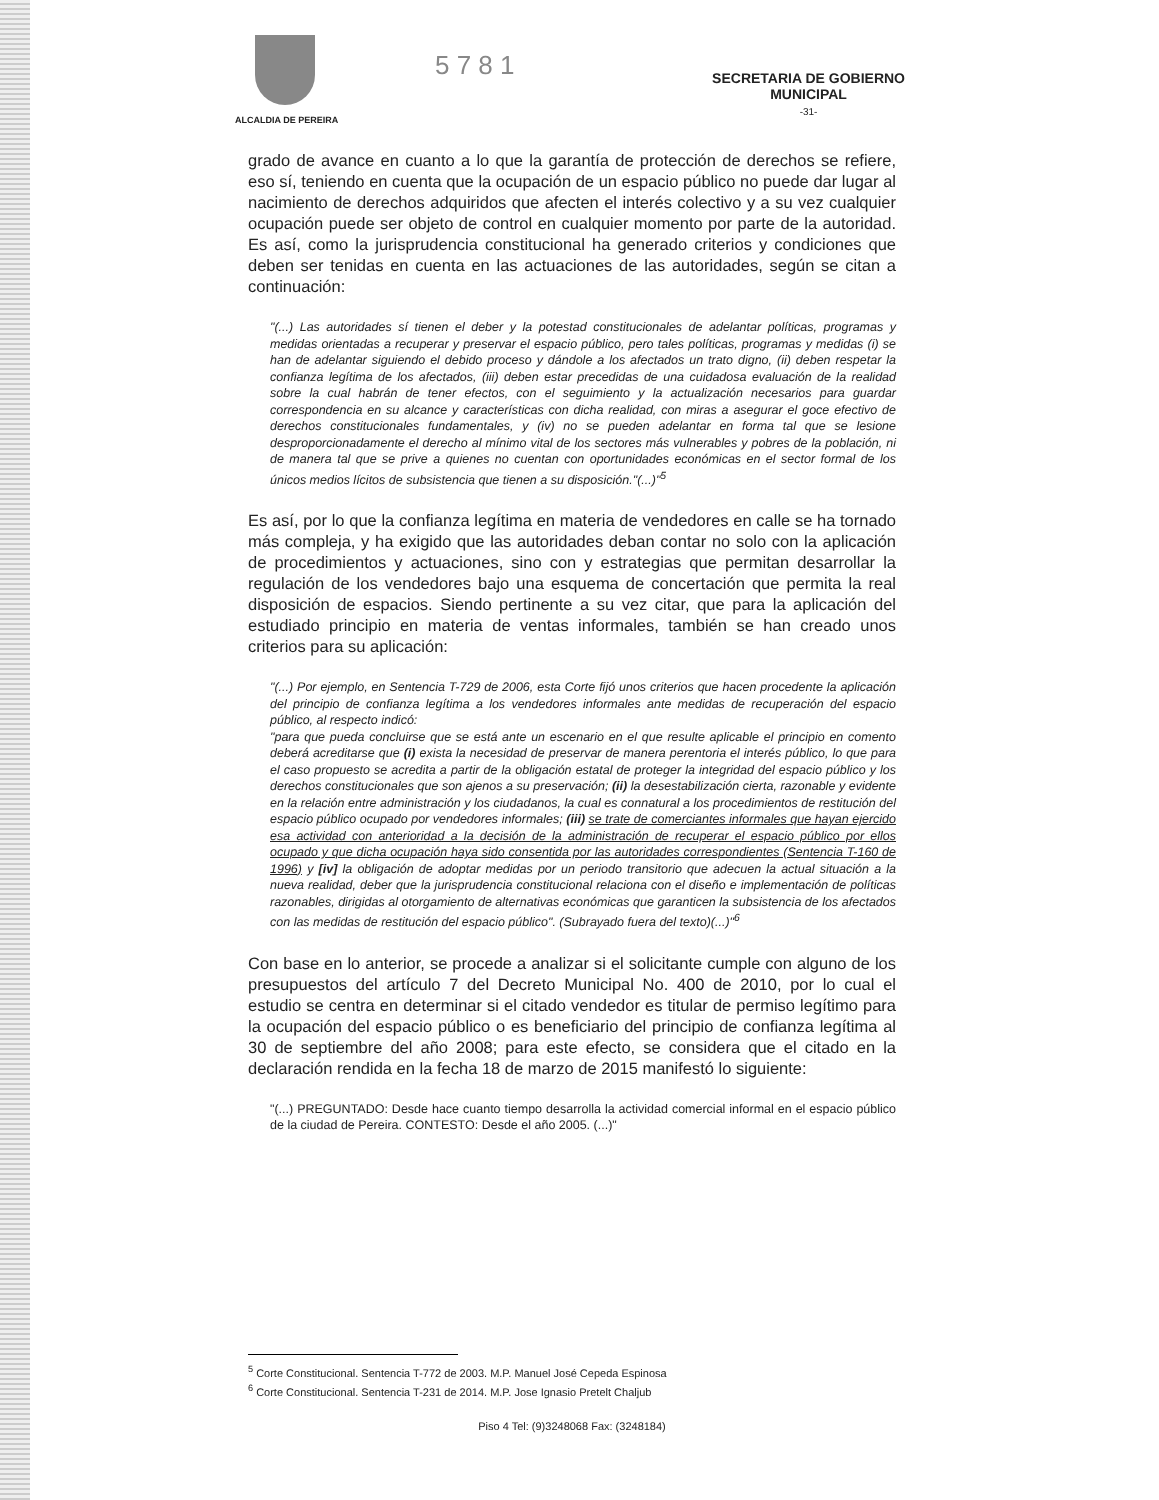ALCALDIA DE PEREIRA
5 7 8 1
SECRETARIA DE GOBIERNO
MUNICIPAL
-31-
grado de avance en cuanto a lo que la garantía de protección de derechos se refiere, eso sí, teniendo en cuenta que la ocupación de un espacio público no puede dar lugar al nacimiento de derechos adquiridos que afecten el interés colectivo y a su vez cualquier ocupación puede ser objeto de control en cualquier momento por parte de la autoridad. Es así, como la jurisprudencia constitucional ha generado criterios y condiciones que deben ser tenidas en cuenta en las actuaciones de las autoridades, según se citan a continuación:
"(...) Las autoridades sí tienen el deber y la potestad constitucionales de adelantar políticas, programas y medidas orientadas a recuperar y preservar el espacio público, pero tales políticas, programas y medidas (i) se han de adelantar siguiendo el debido proceso y dándole a los afectados un trato digno, (ii) deben respetar la confianza legítima de los afectados, (iii) deben estar precedidas de una cuidadosa evaluación de la realidad sobre la cual habrán de tener efectos, con el seguimiento y la actualización necesarios para guardar correspondencia en su alcance y características con dicha realidad, con miras a asegurar el goce efectivo de derechos constitucionales fundamentales, y (iv) no se pueden adelantar en forma tal que se lesione desproporcionadamente el derecho al mínimo vital de los sectores más vulnerables y pobres de la población, ni de manera tal que se prive a quienes no cuentan con oportunidades económicas en el sector formal de los únicos medios lícitos de subsistencia que tienen a su disposición."(...)"<sup>5</sup>
Es así, por lo que la confianza legítima en materia de vendedores en calle se ha tornado más compleja, y ha exigido que las autoridades deban contar no solo con la aplicación de procedimientos y actuaciones, sino con y estrategias que permitan desarrollar la regulación de los vendedores bajo una esquema de concertación que permita la real disposición de espacios. Siendo pertinente a su vez citar, que para la aplicación del estudiado principio en materia de ventas informales, también se han creado unos criterios para su aplicación:
"(...) Por ejemplo, en Sentencia T-729 de 2006, esta Corte fijó unos criterios que hacen procedente la aplicación del principio de confianza legítima a los vendedores informales ante medidas de recuperación del espacio público, al respecto indicó:
"para que pueda concluirse que se está ante un escenario en el que resulte aplicable el principio en comento deberá acreditarse que (i) exista la necesidad de preservar de manera perentoria el interés público, lo que para el caso propuesto se acredita a partir de la obligación estatal de proteger la integridad del espacio público y los derechos constitucionales que son ajenos a su preservación; (ii) la desestabilización cierta, razonable y evidente en la relación entre administración y los ciudadanos, la cual es connatural a los procedimientos de restitución del espacio público ocupado por vendedores informales; (iii) se trate de comerciantes informales que hayan ejercido esa actividad con anterioridad a la decisión de la administración de recuperar el espacio público por ellos ocupado y que dicha ocupación haya sido consentida por las autoridades correspondientes (Sentencia T-160 de 1996) y [iv] la obligación de adoptar medidas por un periodo transitorio que adecuen la actual situación a la nueva realidad, deber que la jurisprudencia constitucional relaciona con el diseño e implementación de políticas razonables, dirigidas al otorgamiento de alternativas económicas que garanticen la subsistencia de los afectados con las medidas de restitución del espacio público". (Subrayado fuera del texto)(...)"<sup>6</sup>
Con base en lo anterior, se procede a analizar si el solicitante cumple con alguno de los presupuestos del artículo 7 del Decreto Municipal No. 400 de 2010, por lo cual el estudio se centra en determinar si el citado vendedor es titular de permiso legítimo para la ocupación del espacio público o es beneficiario del principio de confianza legítima al 30 de septiembre del año 2008; para este efecto, se considera que el citado en la declaración rendida en la fecha 18 de marzo de 2015 manifestó lo siguiente:
"(...) PREGUNTADO: Desde hace cuanto tiempo desarrolla la actividad comercial informal en el espacio público de la ciudad de Pereira. CONTESTO: Desde el año 2005. (...)"
<sup>5</sup> Corte Constitucional. Sentencia T-772 de 2003. M.P. Manuel José Cepeda Espinosa
<sup>6</sup> Corte Constitucional. Sentencia T-231 de 2014. M.P. Jose Ignasio Pretelt Chaljub
Piso 4 Tel: (9)3248068 Fax: (3248184)